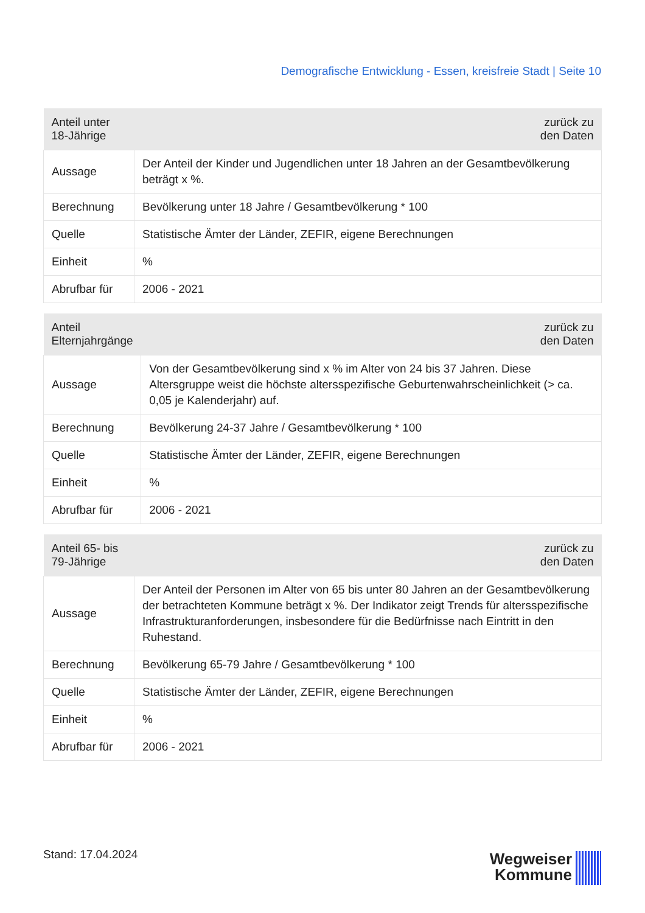Demografische Entwicklung - Essen, kreisfreie Stadt | Seite 10
| Anteil unter 18-Jährige | zurück zu den Daten |
| --- | --- |
| Aussage | Der Anteil der Kinder und Jugendlichen unter 18 Jahren an der Gesamtbevölkerung beträgt x %. |
| Berechnung | Bevölkerung unter 18 Jahre / Gesamtbevölkerung * 100 |
| Quelle | Statistische Ämter der Länder, ZEFIR, eigene Berechnungen |
| Einheit | % |
| Abrufbar für | 2006 - 2021 |
| Anteil Elternjahrgänge | zurück zu den Daten |
| --- | --- |
| Aussage | Von der Gesamtbevölkerung sind x % im Alter von 24 bis 37 Jahren. Diese Altersgruppe weist die höchste altersspezifische Geburtenwahrscheinlichkeit (> ca. 0,05 je Kalenderjahr) auf. |
| Berechnung | Bevölkerung 24-37 Jahre / Gesamtbevölkerung * 100 |
| Quelle | Statistische Ämter der Länder, ZEFIR, eigene Berechnungen |
| Einheit | % |
| Abrufbar für | 2006 - 2021 |
| Anteil 65- bis 79-Jährige | zurück zu den Daten |
| --- | --- |
| Aussage | Der Anteil der Personen im Alter von 65 bis unter 80 Jahren an der Gesamtbevölkerung der betrachteten Kommune beträgt x %. Der Indikator zeigt Trends für altersspezifische Infrastrukturanforderungen, insbesondere für die Bedürfnisse nach Eintritt in den Ruhestand. |
| Berechnung | Bevölkerung 65-79 Jahre / Gesamtbevölkerung * 100 |
| Quelle | Statistische Ämter der Länder, ZEFIR, eigene Berechnungen |
| Einheit | % |
| Abrufbar für | 2006 - 2021 |
Stand: 17.04.2024
Wegweiser
Kommune